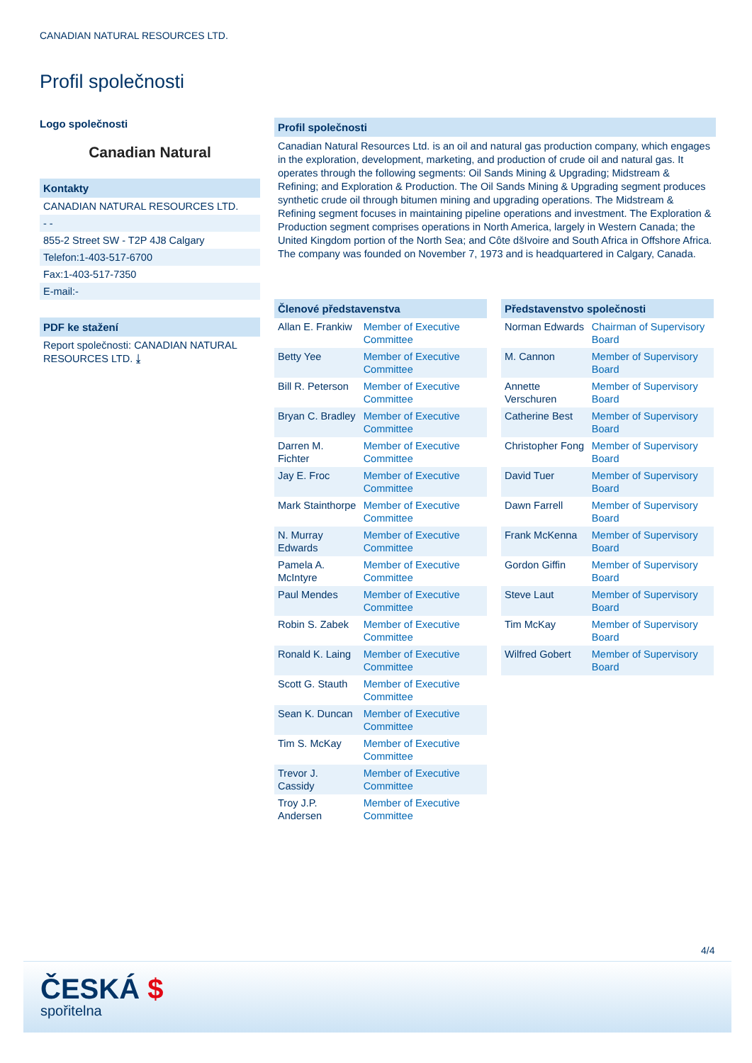CANADIAN NATURAL RESOURCES LTD.
Profil společnosti
Logo společnosti
Canadian Natural
Kontakty
CANADIAN NATURAL RESOURCES LTD.
- -
855-2 Street SW - T2P 4J8 Calgary
Telefon:1-403-517-6700
Fax:1-403-517-7350
E-mail:-
PDF ke stažení
Report společnosti: CANADIAN NATURAL RESOURCES LTD. ⤓
Profil společnosti
Canadian Natural Resources Ltd. is an oil and natural gas production company, which engages in the exploration, development, marketing, and production of crude oil and natural gas. It operates through the following segments: Oil Sands Mining & Upgrading; Midstream & Refining; and Exploration & Production. The Oil Sands Mining & Upgrading segment produces synthetic crude oil through bitumen mining and upgrading operations. The Midstream & Refining segment focuses in maintaining pipeline operations and investment. The Exploration & Production segment comprises operations in North America, largely in Western Canada; the United Kingdom portion of the North Sea; and Côte dšIvoire and South Africa in Offshore Africa. The company was founded on November 7, 1973 and is headquartered in Calgary, Canada.
Členové představenstva
| Allan E. Frankiw | Member of Executive Committee |
| Betty Yee | Member of Executive Committee |
| Bill R. Peterson | Member of Executive Committee |
| Bryan C. Bradley | Member of Executive Committee |
| Darren M. Fichter | Member of Executive Committee |
| Jay E. Froc | Member of Executive Committee |
| Mark Stainthorpe | Member of Executive Committee |
| N. Murray Edwards | Member of Executive Committee |
| Pamela A. McIntyre | Member of Executive Committee |
| Paul Mendes | Member of Executive Committee |
| Robin S. Zabek | Member of Executive Committee |
| Ronald K. Laing | Member of Executive Committee |
| Scott G. Stauth | Member of Executive Committee |
| Sean K. Duncan | Member of Executive Committee |
| Tim S. McKay | Member of Executive Committee |
| Trevor J. Cassidy | Member of Executive Committee |
| Troy J.P. Andersen | Member of Executive Committee |
Představenstvo společnosti
| Norman Edwards | Chairman of Supervisory Board |
| M. Cannon | Member of Supervisory Board |
| Annette Verschuren | Member of Supervisory Board |
| Catherine Best | Member of Supervisory Board |
| Christopher Fong | Member of Supervisory Board |
| David Tuer | Member of Supervisory Board |
| Dawn Farrell | Member of Supervisory Board |
| Frank McKenna | Member of Supervisory Board |
| Gordon Giffin | Member of Supervisory Board |
| Steve Laut | Member of Supervisory Board |
| Tim McKay | Member of Supervisory Board |
| Wilfred Gobert | Member of Supervisory Board |
4/4
ČESKÁ $
spořitelna